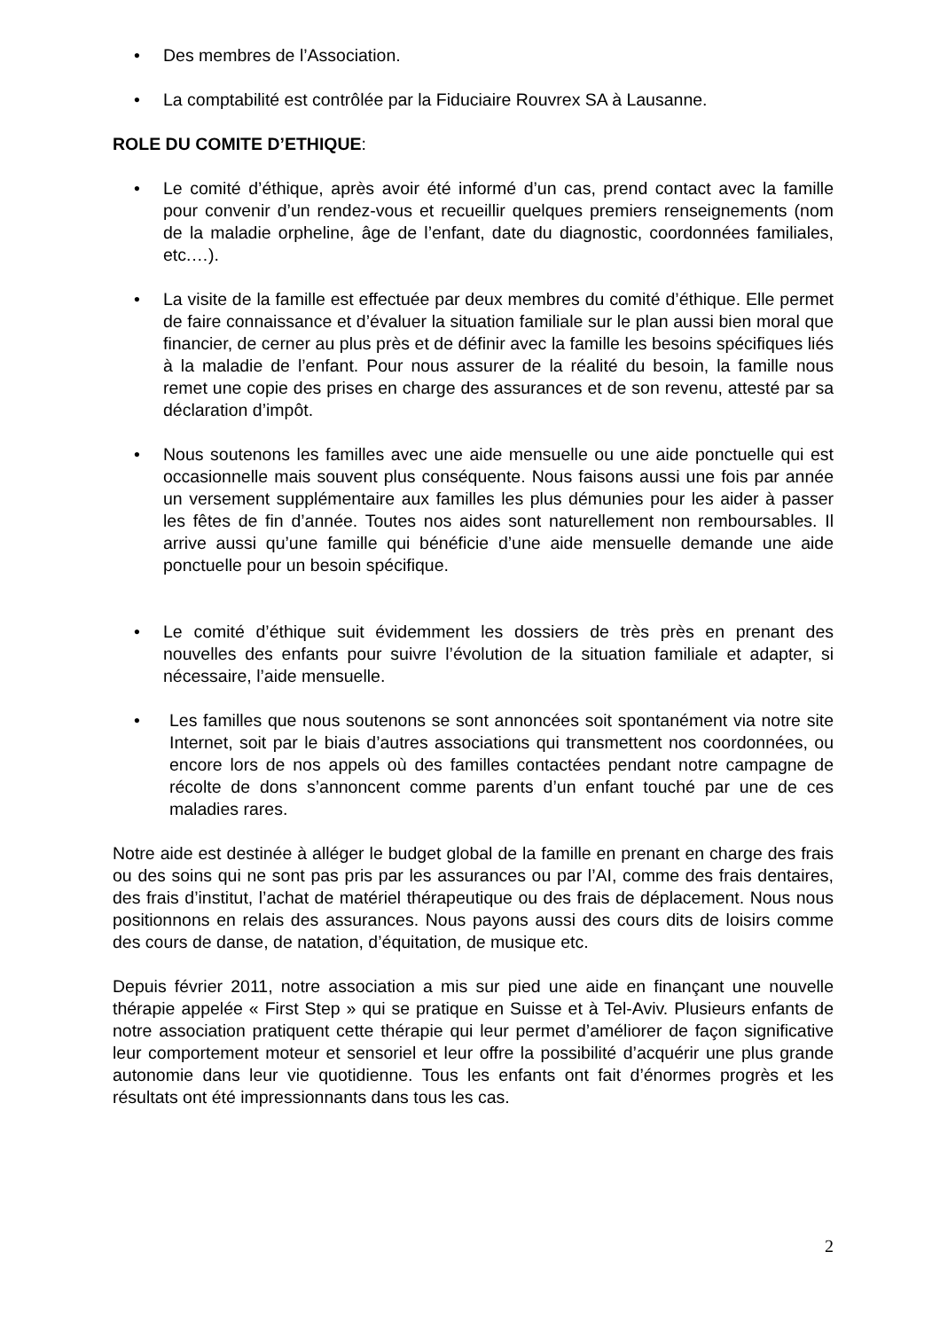• Des membres de l’Association.
• La comptabilité est contrôlée par la Fiduciaire Rouvrex SA à Lausanne.
ROLE DU COMITE D’ETHIQUE:
• Le comité d’éthique, après avoir été informé d’un cas, prend contact avec la famille pour convenir d’un rendez-vous et recueillir quelques premiers renseignements (nom de la maladie orpheline, âge de l’enfant, date du diagnostic, coordonnées familiales, etc.…).
• La visite de la famille est effectuée par deux membres du comité d’éthique. Elle permet de faire connaissance et d’évaluer la situation familiale sur le plan aussi bien moral que financier, de cerner au plus près et de définir avec la famille les besoins spécifiques liés à la maladie de l’enfant. Pour nous assurer de la réalité du besoin, la famille nous remet une copie des prises en charge des assurances et de son revenu, attesté par sa déclaration d’impôt.
• Nous soutenons les familles avec une aide mensuelle ou une aide ponctuelle qui est occasionnelle mais souvent plus conséquente. Nous faisons aussi une fois par année un versement supplémentaire aux familles les plus démunies pour les aider à passer les fêtes de fin d’année. Toutes nos aides sont naturellement non remboursables. Il arrive aussi qu’une famille qui bénéficie d’une aide mensuelle demande une aide ponctuelle pour un besoin spécifique.
• Le comité d’éthique suit évidemment les dossiers de très près en prenant des nouvelles des enfants pour suivre l’évolution de la situation familiale et adapter, si nécessaire, l’aide mensuelle.
• Les familles que nous soutenons se sont annoncées soit spontanément via notre site Internet, soit par le biais d’autres associations qui transmettent nos coordonnées, ou encore lors de nos appels où des familles contactées pendant notre campagne de récolte de dons s’annoncent comme parents d’un enfant touché par une de ces maladies rares.
Notre aide est destinée à alléger le budget global de la famille en prenant en charge des frais ou des soins qui ne sont pas pris par les assurances ou par l’AI, comme des frais dentaires, des frais d’institut, l’achat de matériel thérapeutique ou des frais de déplacement. Nous nous positionnons en relais des assurances. Nous payons aussi des cours dits de loisirs comme des cours de danse, de natation, d’équitation, de musique etc.
Depuis février 2011, notre association a mis sur pied une aide en finançant une nouvelle thérapie appelée « First Step » qui se pratique en Suisse et à Tel-Aviv. Plusieurs enfants de notre association pratiquent cette thérapie qui leur permet d’améliorer de façon significative leur comportement moteur et sensoriel et leur offre la possibilité d’acquérir une plus grande autonomie dans leur vie quotidienne. Tous les enfants ont fait d’énormes progrès et les résultats ont été impressionnants dans tous les cas.
2